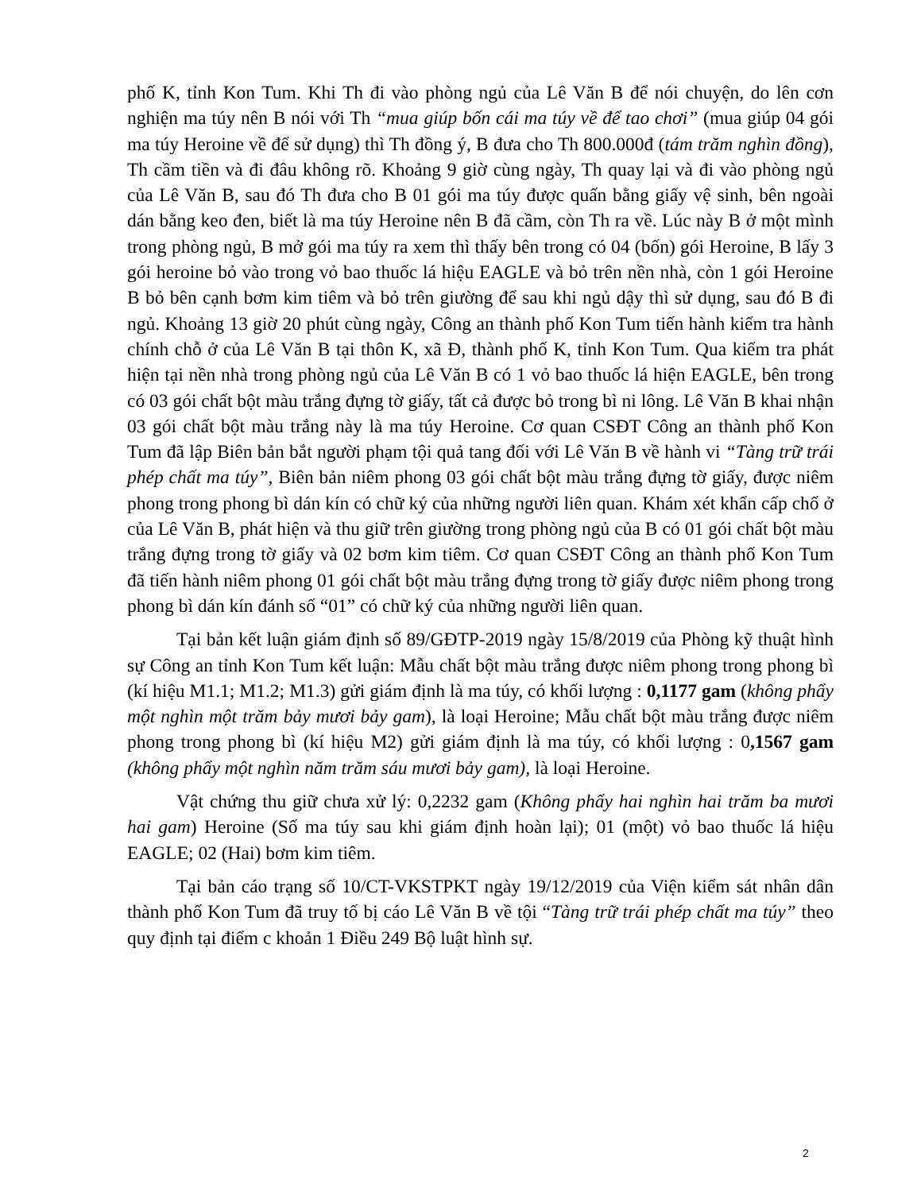phố K, tỉnh Kon Tum. Khi Th đi vào phòng ngủ của Lê Văn B để nói chuyện, do lên cơn nghiện ma túy nên B nói với Th “mua giúp bốn cái ma túy về để tao chơi” (mua giúp 04 gói ma túy Heroine về để sử dụng) thì Th đồng ý, B đưa cho Th 800.000đ (tám trăm nghìn đồng), Th cầm tiền và đi đâu không rõ. Khoảng 9 giờ cùng ngày, Th quay lại và đi vào phòng ngủ của Lê Văn B, sau đó Th đưa cho B 01 gói ma túy được quấn bằng giấy vệ sinh, bên ngoài dán bằng keo đen, biết là ma túy Heroine nên B đã cầm, còn Th ra về. Lúc này B ở một mình trong phòng ngủ, B mở gói ma túy ra xem thì thấy bên trong có 04 (bốn) gói Heroine, B lấy 3 gói heroine bỏ vào trong vỏ bao thuốc lá hiệu EAGLE và bỏ trên nền nhà, còn 1 gói Heroine B bỏ bên cạnh bơm kim tiêm và bỏ trên giường để sau khi ngủ dậy thì sử dụng, sau đó B đi ngủ. Khoảng 13 giờ 20 phút cùng ngày, Công an thành phố Kon Tum tiến hành kiểm tra hành chính chỗ ở của Lê Văn B tại thôn K, xã Đ, thành phố K, tỉnh Kon Tum. Qua kiểm tra phát hiện tại nền nhà trong phòng ngủ của Lê Văn B có 1 vỏ bao thuốc lá hiện EAGLE, bên trong có 03 gói chất bột màu trắng đựng tờ giấy, tất cả được bỏ trong bì ni lông. Lê Văn B khai nhận 03 gói chất bột màu trắng này là ma túy Heroine. Cơ quan CSĐT Công an thành phố Kon Tum đã lập Biên bản bắt người phạm tội quả tang đối với Lê Văn B về hành vi “Tàng trữ trái phép chất ma túy”, Biên bản niêm phong 03 gói chất bột màu trắng đựng tờ giấy, được niêm phong trong phong bì dán kín có chữ ký của những người liên quan. Khám xét khẩn cấp chổ ở của Lê Văn B, phát hiện và thu giữ trên giường trong phòng ngủ của B có 01 gói chất bột màu trắng đựng trong tờ giấy và 02 bơm kim tiêm. Cơ quan CSĐT Công an thành phố Kon Tum đã tiến hành niêm phong 01 gói chất bột màu trắng đựng trong tờ giấy được niêm phong trong phong bì dán kín đánh số “01” có chữ ký của những người liên quan.
Tại bản kết luận giám định số 89/GĐTP-2019 ngày 15/8/2019 của Phòng kỹ thuật hình sự Công an tỉnh Kon Tum kết luận: Mẫu chất bột màu trắng được niêm phong trong phong bì (kí hiệu M1.1; M1.2; M1.3) gửi giám định là ma túy, có khối lượng : 0,1177 gam (không phẩy một nghìn một trăm bảy mươi bảy gam), là loại Heroine; Mẫu chất bột màu trắng được niêm phong trong phong bì (kí hiệu M2) gửi giám định là ma túy, có khối lượng : 0,1567 gam (không phẩy một nghìn năm trăm sáu mươi bảy gam), là loại Heroine.
Vật chứng thu giữ chưa xử lý: 0,2232 gam (Không phẩy hai nghìn hai trăm ba mươi hai gam) Heroine (Số ma túy sau khi giám định hoàn lại); 01 (một) vỏ bao thuốc lá hiệu EAGLE; 02 (Hai) bơm kim tiêm.
Tại bản cáo trạng số 10/CT-VKSTPKT ngày 19/12/2019 của Viện kiểm sát nhân dân thành phố Kon Tum đã truy tố bị cáo Lê Văn B về tội “Tàng trữ trái phép chất ma túy” theo quy định tại điểm c khoản 1 Điều 249 Bộ luật hình sự.
2